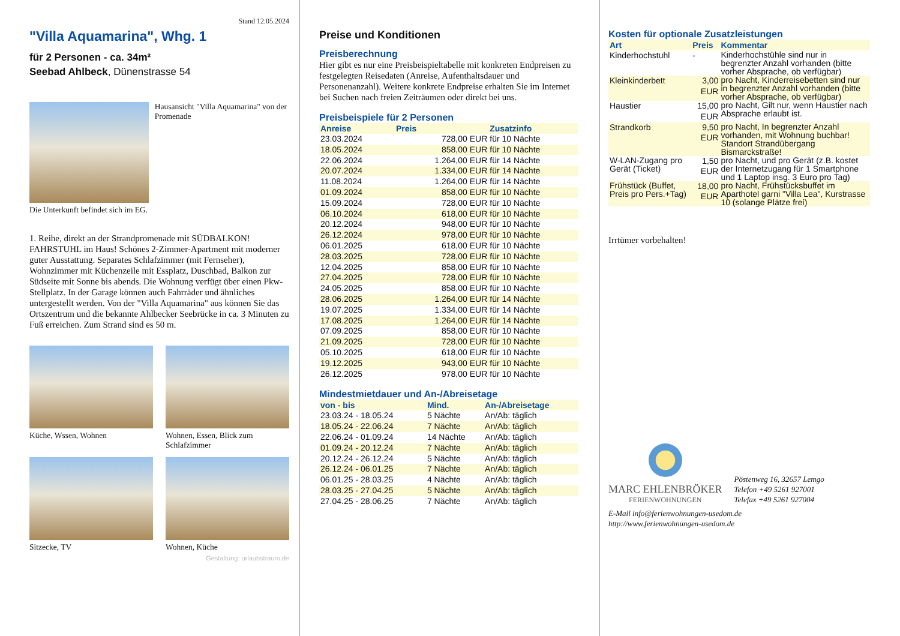Stand 12.05.2024
"Villa Aquamarina", Whg. 1
für 2 Personen - ca. 34m²
Seebad Ahlbeck, Dünenstrasse 54
Hausansicht "Villa Aquamarina" von der Promenade
Die Unterkunft befindet sich im EG.
1. Reihe, direkt an der Strandpromenade mit SÜDBALKON! FAHRSTUHL im Haus! Schönes 2-Zimmer-Apartment mit moderner guter Ausstattung. Separates Schlafzimmer (mit Fernseher), Wohnzimmer mit Küchenzeile mit Essplatz, Duschbad, Balkon zur Südseite mit Sonne bis abends. Die Wohnung verfügt über einen Pkw-Stellplatz. In der Garage können auch Fahrräder und ähnliches untergestellt werden. Von der "Villa Aquamarina" aus können Sie das Ortszentrum und die bekannte Ahlbecker Seebrücke in ca. 3 Minuten zu Fuß erreichen. Zum Strand sind es 50 m.
Küche, Wssen, Wohnen
Wohnen, Essen, Blick zum Schlafzimmer
Sitzecke, TV
Wohnen, Küche
Gestaltung: urlaubstraum.de
Preise und Konditionen
Preisberechnung
Hier gibt es nur eine Preisbeispieltabelle mit konkreten Endpreisen zu festgelegten Reisedaten (Anreise, Aufenthaltsdauer und Personenanzahl). Weitere konkrete Endpreise erhalten Sie im Internet bei Suchen nach freien Zeiträumen oder direkt bei uns.
Preisbeispiele für 2 Personen
| Anreise | Preis | Zusatzinfo |
| --- | --- | --- |
| 23.03.2024 | 728,00 EUR | für 10 Nächte |
| 18.05.2024 | 858,00 EUR | für 10 Nächte |
| 22.06.2024 | 1.264,00 EUR | für 14 Nächte |
| 20.07.2024 | 1.334,00 EUR | für 14 Nächte |
| 11.08.2024 | 1.264,00 EUR | für 14 Nächte |
| 01.09.2024 | 858,00 EUR | für 10 Nächte |
| 15.09.2024 | 728,00 EUR | für 10 Nächte |
| 06.10.2024 | 618,00 EUR | für 10 Nächte |
| 20.12.2024 | 948,00 EUR | für 10 Nächte |
| 26.12.2024 | 978,00 EUR | für 10 Nächte |
| 06.01.2025 | 618,00 EUR | für 10 Nächte |
| 28.03.2025 | 728,00 EUR | für 10 Nächte |
| 12.04.2025 | 858,00 EUR | für 10 Nächte |
| 27.04.2025 | 728,00 EUR | für 10 Nächte |
| 24.05.2025 | 858,00 EUR | für 10 Nächte |
| 28.06.2025 | 1.264,00 EUR | für 14 Nächte |
| 19.07.2025 | 1.334,00 EUR | für 14 Nächte |
| 17.08.2025 | 1.264,00 EUR | für 14 Nächte |
| 07.09.2025 | 858,00 EUR | für 10 Nächte |
| 21.09.2025 | 728,00 EUR | für 10 Nächte |
| 05.10.2025 | 618,00 EUR | für 10 Nächte |
| 19.12.2025 | 943,00 EUR | für 10 Nächte |
| 26.12.2025 | 978,00 EUR | für 10 Nächte |
Mindestmietdauer und An-/Abreisetage
| von - bis | Mind. | An-/Abreisetage |
| --- | --- | --- |
| 23.03.24 - 18.05.24 | 5 Nächte | An/Ab: täglich |
| 18.05.24 - 22.06.24 | 7 Nächte | An/Ab: täglich |
| 22.06.24 - 01.09.24 | 14 Nächte | An/Ab: täglich |
| 01.09.24 - 20.12.24 | 7 Nächte | An/Ab: täglich |
| 20.12.24 - 26.12.24 | 5 Nächte | An/Ab: täglich |
| 26.12.24 - 06.01.25 | 7 Nächte | An/Ab: täglich |
| 06.01.25 - 28.03.25 | 4 Nächte | An/Ab: täglich |
| 28.03.25 - 27.04.25 | 5 Nächte | An/Ab: täglich |
| 27.04.25 - 28.06.25 | 7 Nächte | An/Ab: täglich |
Kosten für optionale Zusatzleistungen
| Art | Preis | Kommentar |
| --- | --- | --- |
| Kinderhochstuhl | - | Kinderhochstühle sind nur in begrenzter Anzahl vorhanden (bitte vorher Absprache, ob verfügbar) |
| Kleinkinderbett | 3,00 EUR | pro Nacht, Kinderreisebetten sind nur in begrenzter Anzahl vorhanden (bitte vorher Absprache, ob verfügbar) |
| Haustier | 15,00 EUR | pro Nacht, Gilt nur, wenn Haustier nach Absprache erlaubt ist. |
| Strandkorb | 9,50 EUR | pro Nacht, In begrenzter Anzahl vorhanden, mit Wohnung buchbar! Standort Strandübergang Bismarckstraße! |
| W-LAN-Zugang pro Gerät (Ticket) | 1,50 EUR | pro Nacht, und pro Gerät (z.B. kostet der Internetzugang für 1 Smartphone und 1 Laptop insg. 3 Euro pro Tag) |
| Frühstück (Buffet, Preis pro Pers.+Tag) | 18,00 EUR | pro Nacht, Frühstücksbuffet im Aparthotel garni "Villa Lea", Kurstrasse 10 (solange Plätze frei) |
Irrtümer vorbehalten!
MARC EHLENBRÖKER
FERIENWOHNUNGEN
Pöstenweg 16, 32657 Lemgo
Telefon +49 5261 927001
Telefax +49 5261 927004
E-Mail info@ferienwohnungen-usedom.de
http://www.ferienwohnungen-usedom.de